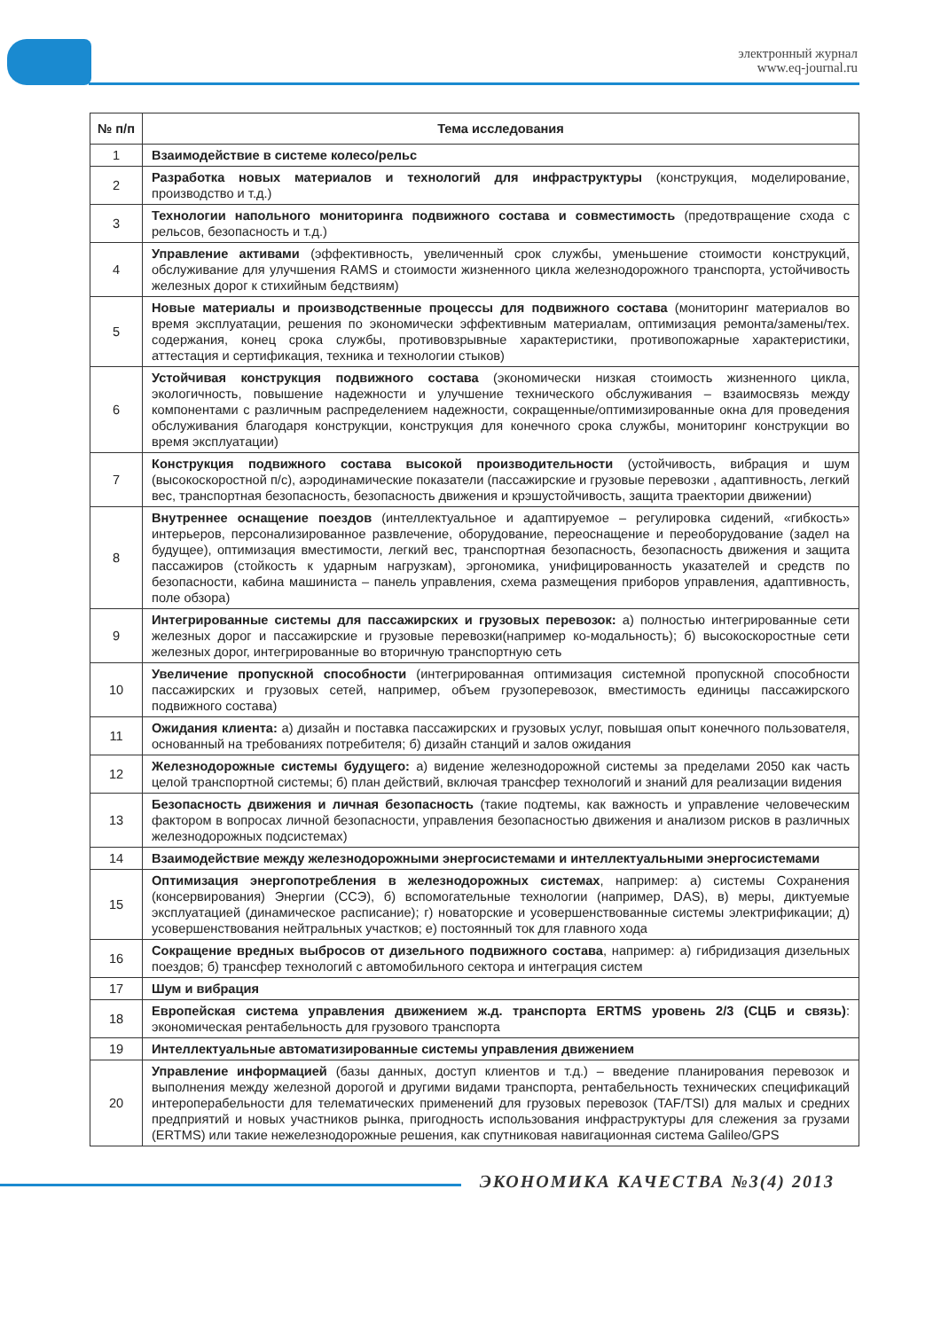электронный журнал
www.eq-journal.ru
| № п/п | Тема исследования |
| --- | --- |
| 1 | Взаимодействие в системе колесо/рельс |
| 2 | Разработка новых материалов и технологий для инфраструктуры (конструкция, моделирование, производство и т.д.) |
| 3 | Технологии напольного мониторинга подвижного состава и совместимость (предотвращение схода с рельсов, безопасность и т.д.) |
| 4 | Управление активами (эффективность, увеличенный срок службы, уменьшение стоимости конструкций, обслуживание для улучшения RAMS и стоимости жизненного цикла железнодорожного транспорта, устойчивость железных дорог к стихийным бедствиям) |
| 5 | Новые материалы и производственные процессы для подвижного состава (мониторинг материалов во время эксплуатации, решения по экономически эффективным материалам, оптимизация ремонта/замены/тех. содержания, конец срока службы, противовзрывные характеристики, противопожарные характеристики, аттестация и сертификация, техника и технологии стыков) |
| 6 | Устойчивая конструкция подвижного состава (экономически низкая стоимость жизненного цикла, экологичность, повышение надежности и улучшение технического обслуживания – взаимосвязь между компонентами с различным распределением надежности, сокращенные/оптимизированные окна для проведения обслуживания благодаря конструкции, конструкция для конечного срока службы, мониторинг конструкции во время эксплуатации) |
| 7 | Конструкция подвижного состава высокой производительности (устойчивость, вибрация и шум (высокоскоростной п/с), аэродинамические показатели (пассажирские и грузовые перевозки , адаптивность, легкий вес, транспортная безопасность, безопасность движения и крэшустойчивость, защита траектории движении) |
| 8 | Внутреннее оснащение поездов (интеллектуальное и адаптируемое – регулировка сидений, «гибкость» интерьеров, персонализированное развлечение, оборудование, переоснащение и переоборудование (задел на будущее), оптимизация вместимости, легкий вес, транспортная безопасность, безопасность движения и защита пассажиров (стойкость к ударным нагрузкам), эргономика, унифицированность указателей и средств по безопасности, кабина машиниста – панель управления, схема размещения приборов управления, адаптивность, поле обзора) |
| 9 | Интегрированные системы для пассажирских и грузовых перевозок: а) полностью интегрированные сети железных дорог и пассажирские и грузовые перевозки(например ко-модальность); б) высокоскоростные сети железных дорог, интегрированные во вторичную транспортную сеть |
| 10 | Увеличение пропускной способности (интегрированная оптимизация системной пропускной способности пассажирских и грузовых сетей, например, объем грузоперевозок, вместимость единицы пассажирского подвижного состава) |
| 11 | Ожидания клиента: а) дизайн и поставка пассажирских и грузовых услуг, повышая опыт конечного пользователя, основанный на требованиях потребителя; б) дизайн станций и залов ожидания |
| 12 | Железнодорожные системы будущего: а) видение железнодорожной системы за пределами 2050 как часть целой транспортной системы; б) план действий, включая трансфер технологий и знаний для реализации видения |
| 13 | Безопасность движения и личная безопасность (такие подтемы, как важность и управление человеческим фактором в вопросах личной безопасности, управления безопасностью движения и анализом рисков в различных железнодорожных подсистемах) |
| 14 | Взаимодействие между железнодорожными энергосистемами и интеллектуальными энергосистемами |
| 15 | Оптимизация энергопотребления в железнодорожных системах , например: а) системы Сохранения (консервирования) Энергии (ССЭ), б) вспомогательные технологии (например, DAS), в) меры, диктуемые эксплуатацией (динамическое расписание); г) новаторские и усовершенствованные системы электрификации; д) усовершенствования нейтральных участков; е) постоянный ток для главного хода |
| 16 | Сокращение вредных выбросов от дизельного подвижного состава , например: а) гибридизация дизельных поездов; б) трансфер технологий с автомобильного сектора и интеграция систем |
| 17 | Шум и вибрация |
| 18 | Европейская система управления движением ж.д. транспорта ERTMS уровень 2/3 (СЦБ и связь) : экономическая рентабельность для грузового транспорта |
| 19 | Интеллектуальные автоматизированные системы управления движением |
| 20 | Управление информацией (базы данных, доступ клиентов и т.д.) – введение планирования перевозок и выполнения между железной дорогой и другими видами транспорта, рентабельность технических спецификаций интероперабельности для телематических применений для грузовых перевозок (TAF/TSI) для малых и средних предприятий и новых участников рынка, пригодность использования инфраструктуры для слежения за грузами (ERTMS) или такие нежелезнодорожные решения, как спутниковая навигационная система Galileo/GPS |
ЭКОНОМИКА КАЧЕСТВА №3(4) 2013